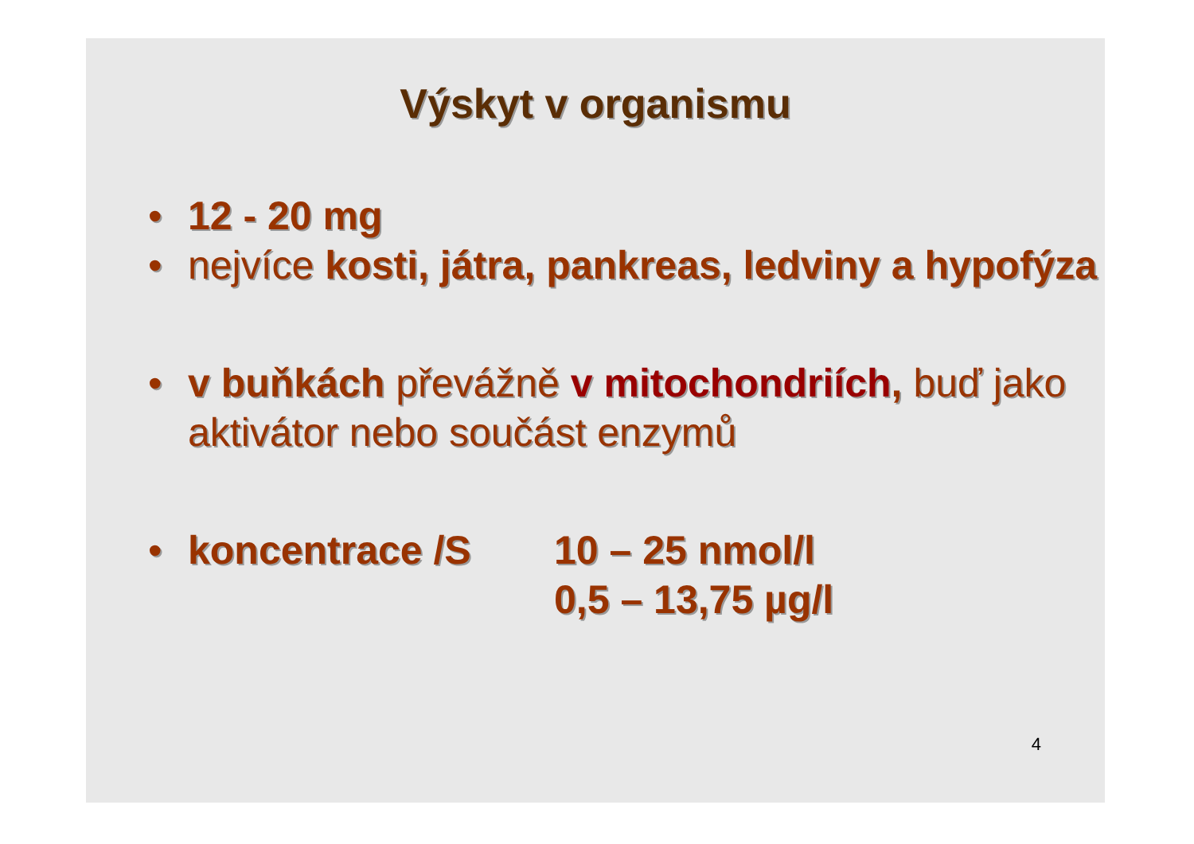Výskyt v organismu
• 12 - 20 mg
• nejvíce kosti, játra, pankreas, ledviny a hypofýza
• v buňkách převážně v mitochondriích, buď jako aktivátor nebo součást enzymů
• koncentrace /S 10 – 25 nmol/l
0,5 – 13,75 µg/l
4